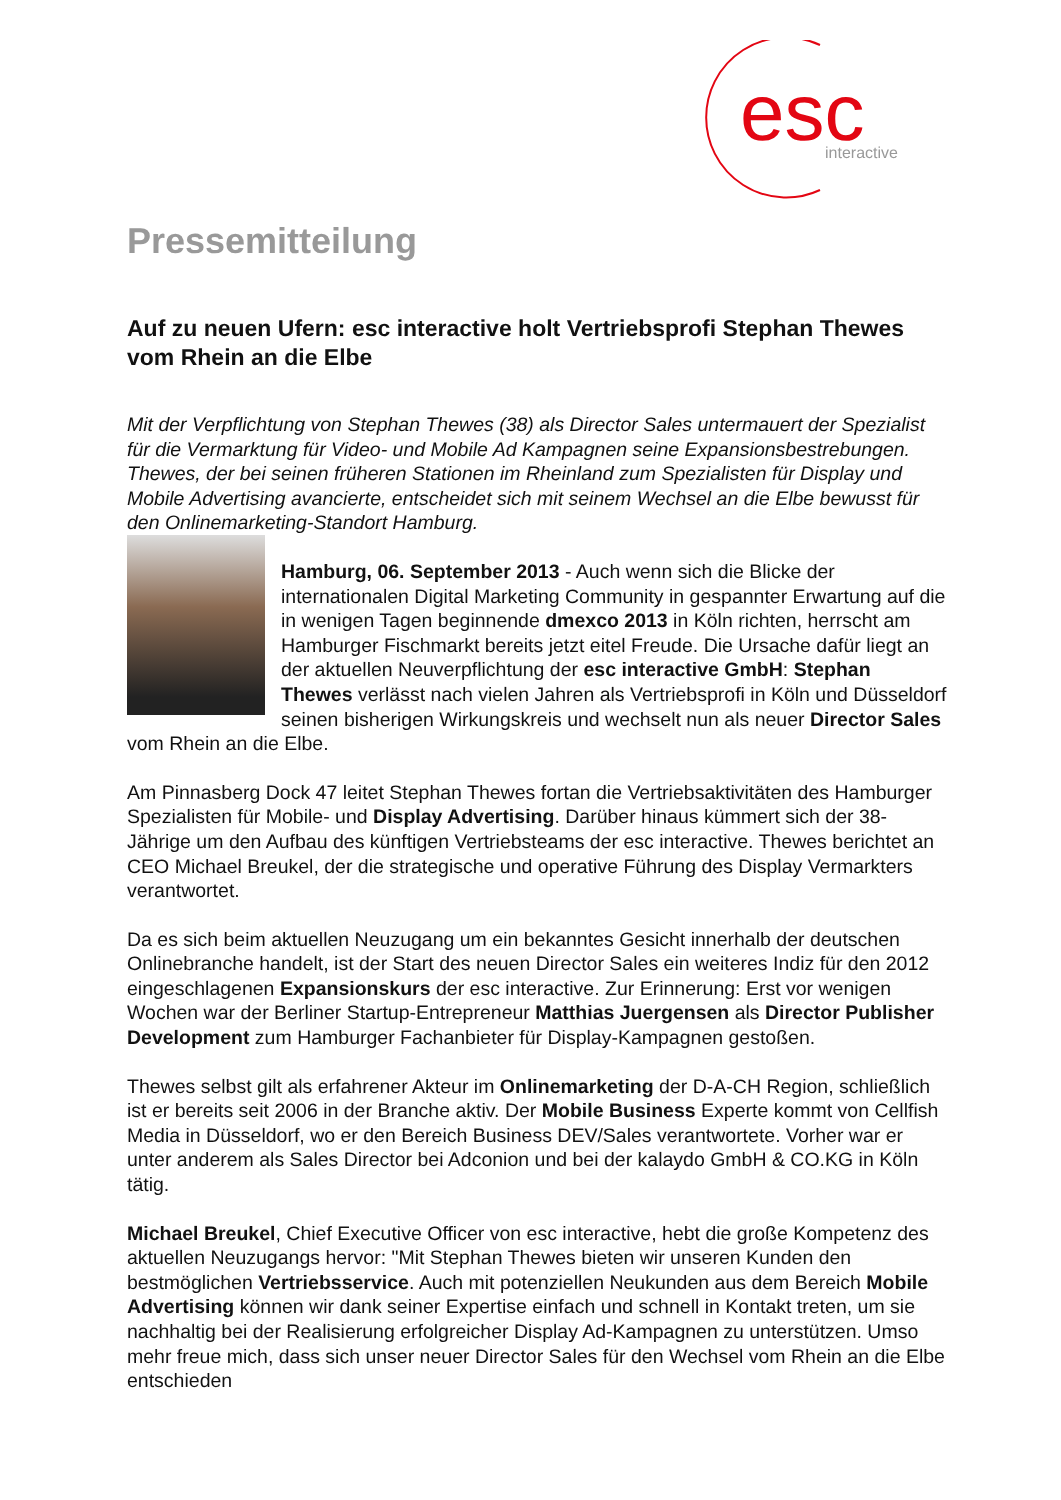esc
interactive
Pressemitteilung
Auf zu neuen Ufern: esc interactive holt Vertriebsprofi Stephan Thewes vom Rhein an die Elbe
Mit der Verpflichtung von Stephan Thewes (38) als Director Sales untermauert der Spezialist für die Vermarktung für Video- und Mobile Ad Kampagnen seine Expansionsbestrebungen. Thewes, der bei seinen früheren Stationen im Rheinland zum Spezialisten für Display und Mobile Advertising avancierte, entscheidet sich mit seinem Wechsel an die Elbe bewusst für den Onlinemarketing-Standort Hamburg.
Hamburg, 06. September 2013 - Auch wenn sich die Blicke der internationalen Digital Marketing Community in gespannter Erwartung auf die in wenigen Tagen beginnende dmexco 2013 in Köln richten, herrscht am Hamburger Fischmarkt bereits jetzt eitel Freude. Die Ursache dafür liegt an der aktuellen Neuverpflichtung der esc interactive GmbH: Stephan Thewes verlässt nach vielen Jahren als Vertriebsprofi in Köln und Düsseldorf seinen bisherigen Wirkungskreis und wechselt nun als neuer Director Sales vom Rhein an die Elbe.
Am Pinnasberg Dock 47 leitet Stephan Thewes fortan die Vertriebsaktivitäten des Hamburger Spezialisten für Mobile- und Display Advertising. Darüber hinaus kümmert sich der 38-Jährige um den Aufbau des künftigen Vertriebsteams der esc interactive. Thewes berichtet an CEO Michael Breukel, der die strategische und operative Führung des Display Vermarkters verantwortet.
Da es sich beim aktuellen Neuzugang um ein bekanntes Gesicht innerhalb der deutschen Onlinebranche handelt, ist der Start des neuen Director Sales ein weiteres Indiz für den 2012 eingeschlagenen Expansionskurs der esc interactive. Zur Erinnerung: Erst vor wenigen Wochen war der Berliner Startup-Entrepreneur Matthias Juergensen als Director Publisher Development zum Hamburger Fachanbieter für Display-Kampagnen gestoßen.
Thewes selbst gilt als erfahrener Akteur im Onlinemarketing der D-A-CH Region, schließlich ist er bereits seit 2006 in der Branche aktiv. Der Mobile Business Experte kommt von Cellfish Media in Düsseldorf, wo er den Bereich Business DEV/Sales verantwortete. Vorher war er unter anderem als Sales Director bei Adconion und bei der kalaydo GmbH & CO.KG in Köln tätig.
Michael Breukel, Chief Executive Officer von esc interactive, hebt die große Kompetenz des aktuellen Neuzugangs hervor: "Mit Stephan Thewes bieten wir unseren Kunden den bestmöglichen Vertriebsservice. Auch mit potenziellen Neukunden aus dem Bereich Mobile Advertising können wir dank seiner Expertise einfach und schnell in Kontakt treten, um sie nachhaltig bei der Realisierung erfolgreicher Display Ad-Kampagnen zu unterstützen. Umso mehr freue mich, dass sich unser neuer Director Sales für den Wechsel vom Rhein an die Elbe entschieden